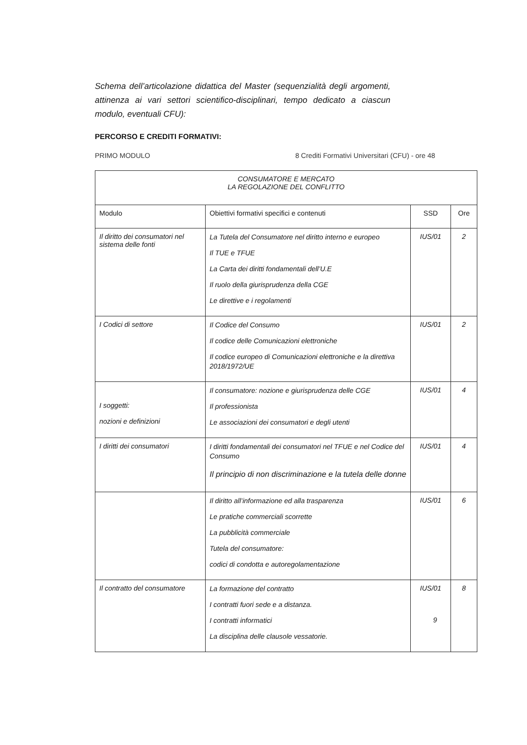Schema dell’articolazione didattica del Master (sequenzialità degli argomenti, attinenza ai vari settori scientifico-disciplinari, tempo dedicato a ciascun modulo, eventuali CFU):
PERCORSO E CREDITI FORMATIVI:
PRIMO MODULO 8 Crediti Formativi Universitari (CFU) - ore 48
| CONSUMATORE E MERCATO LA REGOLAZIONE DEL CONFLITTO | | | |
| --- | --- | --- | --- |
| Modulo | Obiettivi formativi specifici e contenuti | SSD | Ore |
| Il diritto dei consumatori nel sistema delle fonti | La Tutela del Consumatore nel diritto interno e europeo Il TUE e TFUE La Carta dei diritti fondamentali dell’U.E Il ruolo della giurisprudenza della CGE Le direttive e i regolamenti | IUS/01 | 2 |
| I Codici di settore | Il Codice del Consumo Il codice delle Comunicazioni elettroniche Il codice europeo di Comunicazioni elettroniche e la direttiva 2018/1972/UE | IUS/01 | 2 |
| I soggetti: nozioni e definizioni | Il consumatore: nozione e giurisprudenza delle CGE Il professionista Le associazioni dei consumatori e degli utenti | IUS/01 | 4 |
| I diritti dei consumatori | I diritti fondamentali dei consumatori nel TFUE e nel Codice del Consumo Il principio di non discriminazione e la tutela delle donne | IUS/01 | 4 |
| | Il diritto all’informazione ed alla trasparenza Le pratiche commerciali scorrette La pubblicità commerciale Tutela del consumatore: codici di condotta e autoregolamentazione | IUS/01 | 6 |
| Il contratto del consumatore | La formazione del contratto I contratti fuori sede e a distanza. I contratti informatici La disciplina delle clausole vessatorie. | IUS/01 | 8 |
9